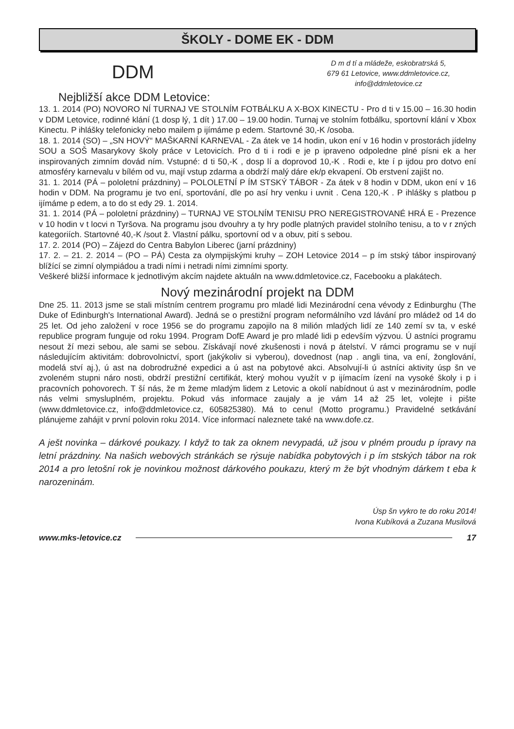ŠKOLY - DOME EK - DDM
DDM
D m d tí a mládeže, eskobratrská 5,
679 61 Letovice, www.ddmletovice.cz,
info@ddmletovice.cz
Nejbližší akce DDM Letovice:
13. 1. 2014 (PO) NOVORO NÍ TURNAJ VE STOLNÍM FOTBÁLKU A X-BOX KINECTU - Pro d ti v 15.00 – 16.30 hodin v DDM Letovice, rodinné klání (1 dosp lý, 1 dít ) 17.00 – 19.00 hodin. Turnaj ve stolním fotbálku, sportovní klání v Xbox Kinectu. P ihlášky telefonicky nebo mailem p ijímáme p edem. Startovné 30,-K /osoba.
18. 1. 2014 (SO) – „SN HOVÝ“ MAŠKARNÍ KARNEVAL - Za átek ve 14 hodin, ukon ení v 16 hodin v prostorách jídelny SOU a SOŠ Masarykovy školy práce v Letovicích. Pro d ti i rodi e je p ipraveno odpoledne plné písni ek a her inspirovaných zimním dovád ním. Vstupné: d ti 50,-K , dosp lí a doprovod 10,-K . Rodi e, kte í p ijdou pro dotvo ení atmosféry karnevalu v bílém od vu, mají vstup zdarma a obdrží malý dáre ek/p ekvapení. Ob erstvení zajišt no.
31. 1. 2014 (PÁ – pololetní prázdniny) – POLOLETNÍ P ÍM STSKÝ TÁBOR - Za átek v 8 hodin v DDM, ukon ení v 16 hodin v DDM. Na programu je tvo ení, sportování, dle po así hry venku i uvnit . Cena 120,-K . P ihlášky s platbou p ijímáme p edem, a to do st edy 29. 1. 2014.
31. 1. 2014 (PÁ – pololetní prázdniny) – TURNAJ VE STOLNÍM TENISU PRO NEREGISTROVANÉ HRÁ E - Prezence v 10 hodin v t locvi n Tyršova. Na programu jsou dvouhry a ty hry podle platných pravidel stolního tenisu, a to v r zných kategoriích. Startovné 40,-K /sout ž. Vlastní pálku, sportovní od v a obuv, pití s sebou.
17. 2. 2014 (PO) – Zájezd do Centra Babylon Liberec (jarní prázdniny)
17. 2. – 21. 2. 2014 – (PO – PÁ) Cesta za olympijskými kruhy – ZOH Letovice 2014 – p ím stský tábor inspirovaný blížící se zimní olympiádou a tradi ními i netradi ními zimními sporty.
Veškeré bližší informace k jednotlivým akcím najdete aktuáln na www.ddmletovice.cz, Facebooku a plakátech.
Nový mezinárodní projekt na DDM
Dne 25. 11. 2013 jsme se stali místním centrem programu pro mladé lidi Mezinárodní cena vévody z Edinburghu (The Duke of Edinburgh's International Award). Jedná se o prestižní program neformálního vzd lávání pro mládež od 14 do 25 let. Od jeho založení v roce 1956 se do programu zapojilo na 8 milión mladých lidí ze 140 zemí sv ta, v eské republice program funguje od roku 1994. Program DofE Award je pro mladé lidi p edevším výzvou. Ú astníci programu nesout ží mezi sebou, ale sami se sebou. Získávají nové zkušenosti i nová p átelství. V rámci programu se v nují následujícím aktivitám: dobrovolnictví, sport (jakýkoliv si vyberou), dovednost (nap . angli tina, va ení, žonglování, modelá ství aj.), ú ast na dobrodružné expedici a ú ast na pobytové akci. Absolvují-li ú astníci aktivity úsp šn ve zvoleném stupni náro nosti, obdrží prestižní certifikát, který mohou využít v p ijímacím ízení na vysoké školy i p i pracovních pohovorech. T ší nás, že m žeme mladým lidem z Letovic a okolí nabídnout ú ast v mezinárodním, podle nás velmi smysluplném, projektu. Pokud vás informace zaujaly a je vám 14 až 25 let, volejte i pište (www.ddmletovice.cz, info@ddmletovice.cz, 605825380). Má to cenu! (Motto programu.) Pravidelné setkávání plánujeme zahájit v první polovin roku 2014. Více informací naleznete také na www.dofe.cz.
A ješt novinka – dárkové poukazy. I když to tak za oknem nevypadá, už jsou v plném proudu p ípravy na letní prázdniny. Na našich webových stránkách se rýsuje nabídka pobytových i p ím stských tábor na rok 2014 a pro letošní rok je novinkou možnost dárkového poukazu, který m že být vhodným dárkem t eba k narozeninám.
Úsp šn vykro te do roku 2014!
Ivona Kubíková a Zuzana Musilová
www.mks-letovice.cz 17